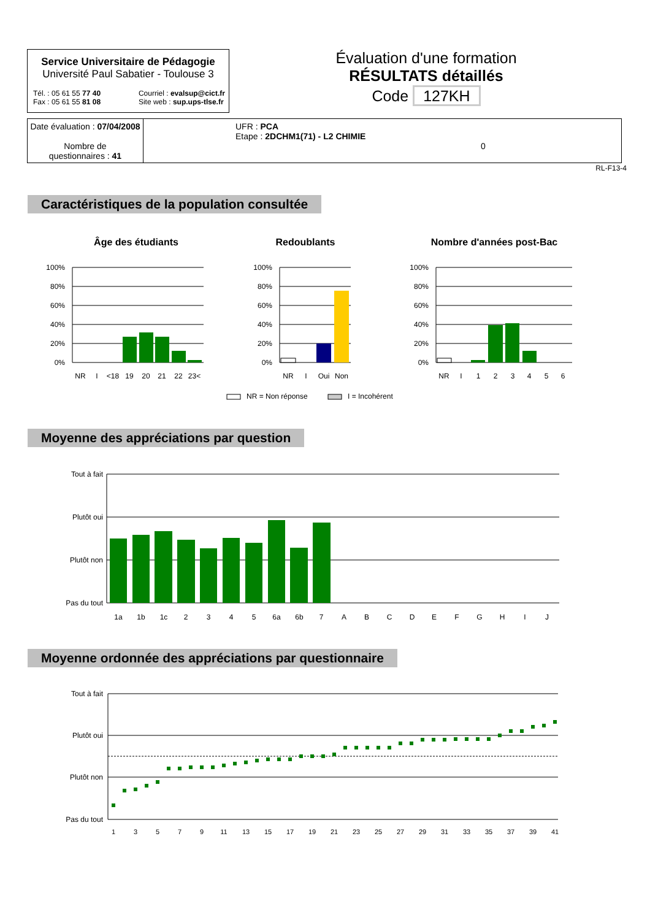Service Universitaire de Pédagogie
Université Paul Sabatier - Toulouse 3
Tél. : 05 61 55 77 40
Fax : 05 61 55 81 08
Courriel : evalsup@cict.fr
Site web : sup.ups-tlse.fr
Évaluation d'une formation
RÉSULTATS détaillés
Code 127KH
Date évaluation : 07/04/2008
Nombre de
questionnaires : 41
UFR : PCA
Etape : 2DCHM1(71) - L2 CHIMIE
0
RL-F13-4
Caractéristiques de la population consultée
Âge des étudiants
Redoublants
Nombre d'années post-Bac
100%
80%
60%
40%
20%
0%
100%
80%
60%
40%
20%
0%
100%
80%
60%
40%
20%
0%
NR
I
<18
19
20
21
22
23<
NR
I
Oui
Non
NR
I
1
2
3
4
5
6
NR = Non réponse
I = Incohérent
Moyenne des appréciations par question
Tout à fait
Plutôt oui
Plutôt non
Pas du tout
1a
1b
1c
2
3
4
5
6a
6b
7
A
B
C
D
E
F
G
H
I
J
Moyenne ordonnée des appréciations par questionnaire
Tout à fait
Plutôt oui
Plutôt non
Pas du tout
1
3
5
7
9
11
13
15
17
19
21
23
25
27
29
31
33
35
37
39
41